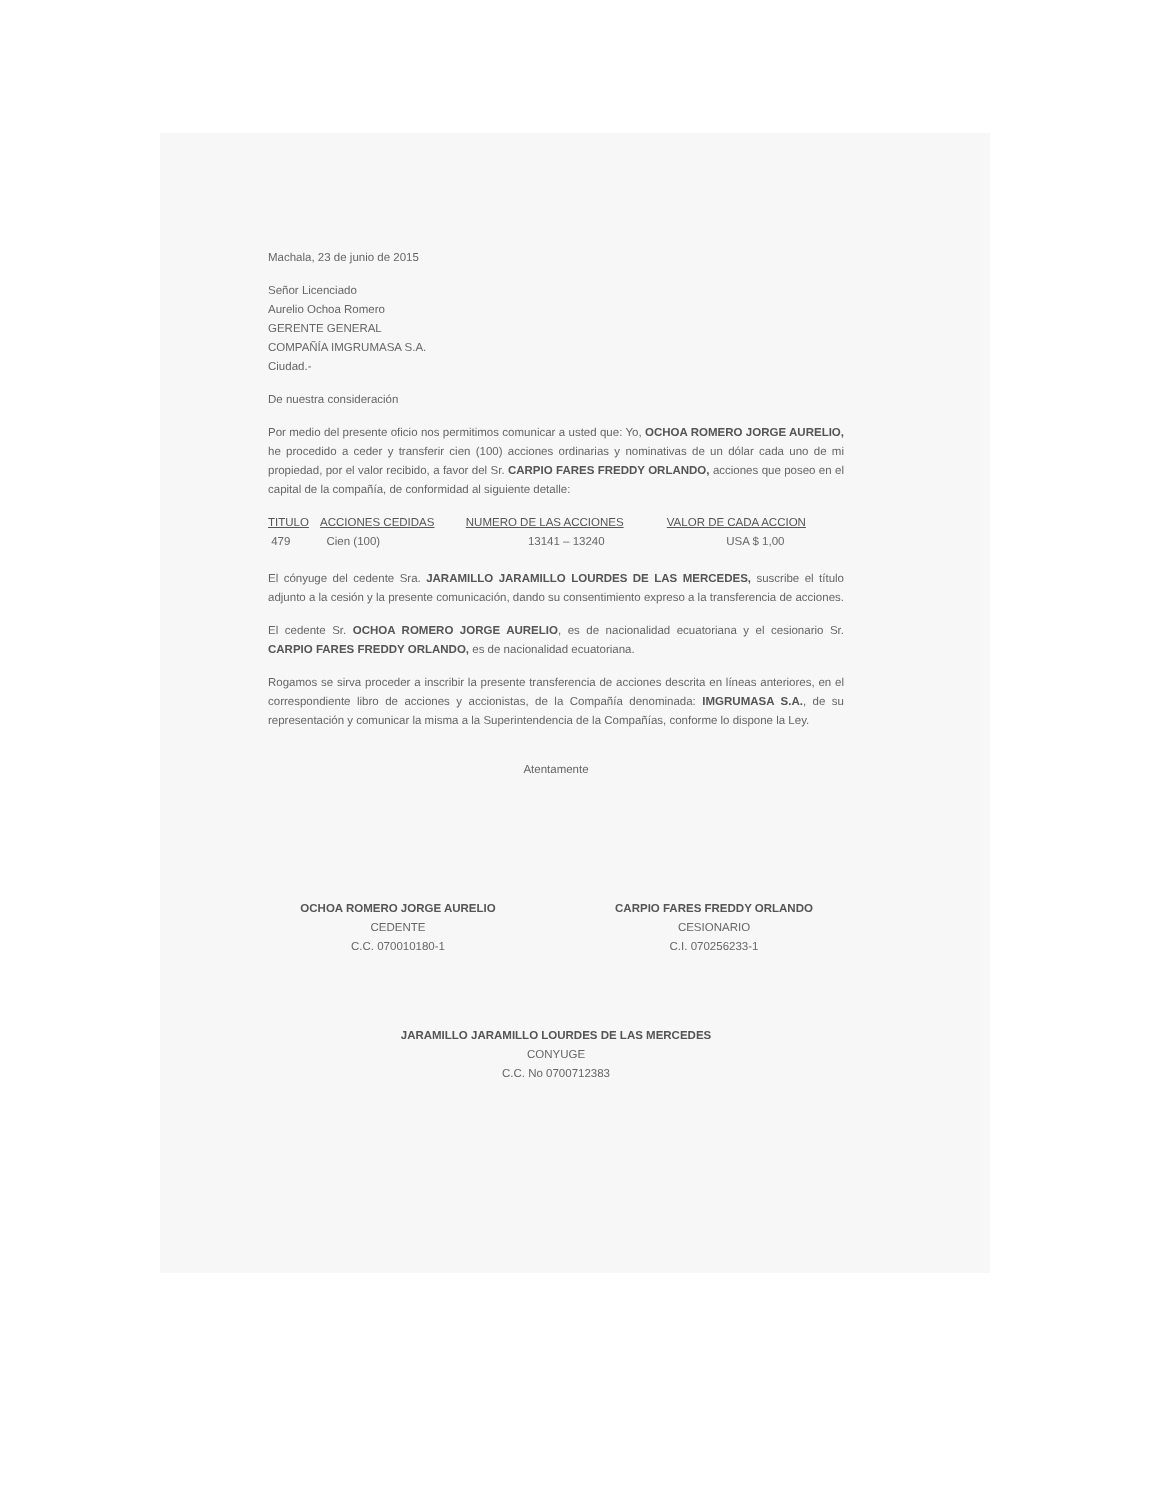Machala, 23 de junio de 2015
Señor Licenciado
Aurelio Ochoa Romero
GERENTE GENERAL
COMPAÑÍA IMGRUMASA S.A.
Ciudad.-
De nuestra consideración
Por medio del presente oficio nos permitimos comunicar a usted que: Yo, OCHOA ROMERO JORGE AURELIO, he procedido a ceder y transferir cien (100) acciones ordinarias y nominativas de un dólar cada uno de mi propiedad, por el valor recibido, a favor del Sr. CARPIO FARES FREDDY ORLANDO, acciones que poseo en el capital de la compañía, de conformidad al siguiente detalle:
| TITULO | ACCIONES CEDIDAS | NUMERO DE LAS ACCIONES | VALOR DE CADA ACCION |
| --- | --- | --- | --- |
| 479 | Cien (100) | 13141 – 13240 | USA $ 1,00 |
El cónyuge del cedente Sra. JARAMILLO JARAMILLO LOURDES DE LAS MERCEDES, suscribe el título adjunto a la cesión y la presente comunicación, dando su consentimiento expreso a la transferencia de acciones.
El cedente Sr. OCHOA ROMERO JORGE AURELIO, es de nacionalidad ecuatoriana y el cesionario Sr. CARPIO FARES FREDDY ORLANDO, es de nacionalidad ecuatoriana.
Rogamos se sirva proceder a inscribir la presente transferencia de acciones descrita en líneas anteriores, en el correspondiente libro de acciones y accionistas, de la Compañía denominada: IMGRUMASA S.A., de su representación y comunicar la misma a la Superintendencia de la Compañías, conforme lo dispone la Ley.
Atentamente
OCHOA ROMERO JORGE AURELIO
CEDENTE
C.C. 070010180-1
CARPIO FARES FREDDY ORLANDO
CESIONARIO
C.I. 070256233-1
JARAMILLO JARAMILLO LOURDES DE LAS MERCEDES
CONYUGE
C.C. No 0700712383